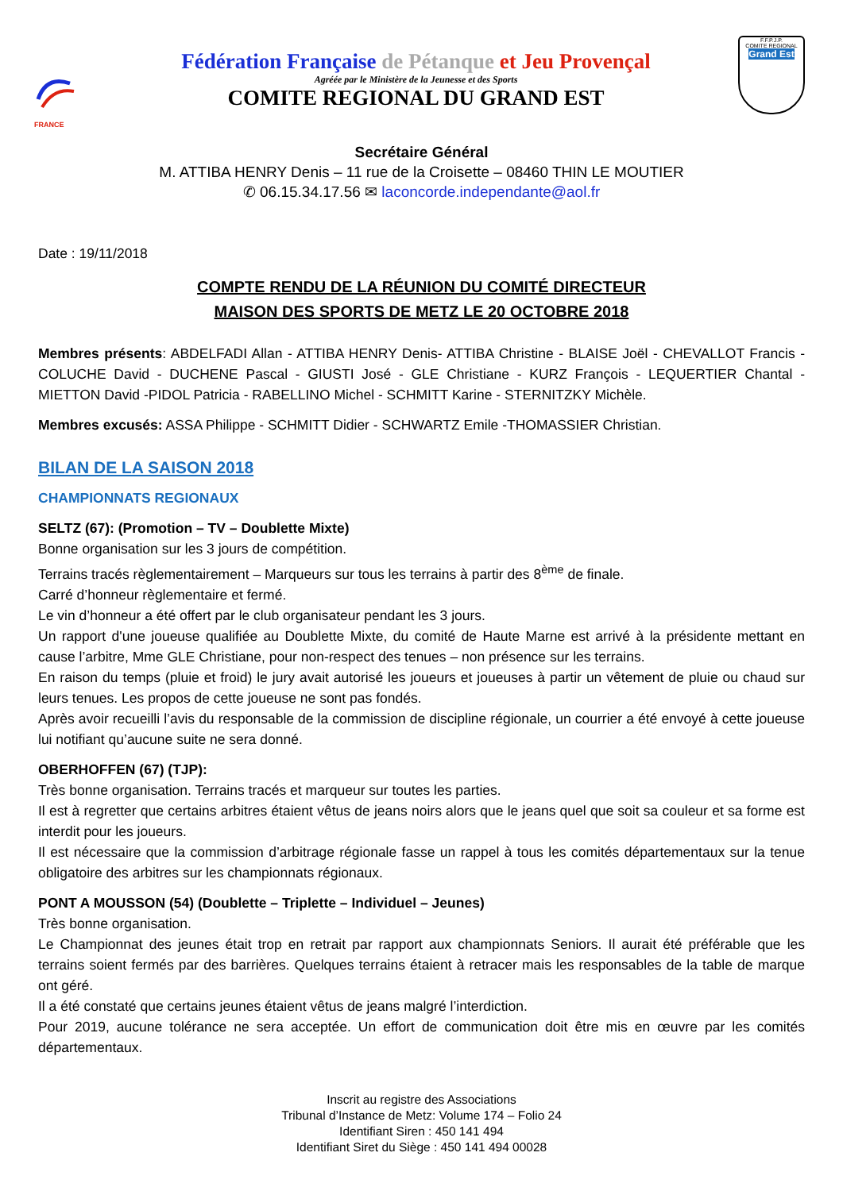FRANCE
Fédération Française de Pétanque et Jeu Provençal
Agréée par le Ministère de la Jeunesse et des Sports
COMITE REGIONAL DU GRAND EST
F.F.P.J.P.
COMITE REGIONAL
Grand Est
Secrétaire Général
M. ATTIBA HENRY Denis – 11 rue de la Croisette – 08460 THIN LE MOUTIER
✆ 06.15.34.17.56 ✉ laconcorde.independante@aol.fr
Date : 19/11/2018
COMPTE RENDU DE LA RÉUNION DU COMITÉ DIRECTEUR
MAISON DES SPORTS DE METZ LE 20 OCTOBRE 2018
Membres présents: ABDELFADI Allan - ATTIBA HENRY Denis- ATTIBA Christine - BLAISE Joël - CHEVALLOT Francis - COLUCHE David - DUCHENE Pascal - GIUSTI José - GLE Christiane - KURZ François - LEQUERTIER Chantal - MIETTON David -PIDOL Patricia - RABELLINO Michel - SCHMITT Karine - STERNITZKY Michèle.
Membres excusés: ASSA Philippe - SCHMITT Didier - SCHWARTZ Emile -THOMASSIER Christian.
BILAN DE LA SAISON 2018
CHAMPIONNATS REGIONAUX
SELTZ (67): (Promotion – TV – Doublette Mixte)
Bonne organisation sur les 3 jours de compétition.
Terrains tracés règlementairement – Marqueurs sur tous les terrains à partir des 8<sup>ème</sup> de finale.
Carré d’honneur règlementaire et fermé.
Le vin d’honneur a été offert par le club organisateur pendant les 3 jours.
Un rapport d'une joueuse qualifiée au Doublette Mixte, du comité de Haute Marne est arrivé à la présidente mettant en cause l’arbitre, Mme GLE Christiane, pour non-respect des tenues – non présence sur les terrains.
En raison du temps (pluie et froid) le jury avait autorisé les joueurs et joueuses à partir un vêtement de pluie ou chaud sur leurs tenues. Les propos de cette joueuse ne sont pas fondés.
Après avoir recueilli l’avis du responsable de la commission de discipline régionale, un courrier a été envoyé à cette joueuse lui notifiant qu’aucune suite ne sera donné.
OBERHOFFEN (67) (TJP):
Très bonne organisation. Terrains tracés et marqueur sur toutes les parties.
Il est à regretter que certains arbitres étaient vêtus de jeans noirs alors que le jeans quel que soit sa couleur et sa forme est interdit pour les joueurs.
Il est nécessaire que la commission d’arbitrage régionale fasse un rappel à tous les comités départementaux sur la tenue obligatoire des arbitres sur les championnats régionaux.
PONT A MOUSSON (54) (Doublette – Triplette – Individuel – Jeunes)
Très bonne organisation.
Le Championnat des jeunes était trop en retrait par rapport aux championnats Seniors. Il aurait été préférable que les terrains soient fermés par des barrières. Quelques terrains étaient à retracer mais les responsables de la table de marque ont géré.
Il a été constaté que certains jeunes étaient vêtus de jeans malgré l’interdiction.
Pour 2019, aucune tolérance ne sera acceptée. Un effort de communication doit être mis en œuvre par les comités départementaux.
Inscrit au registre des Associations
Tribunal d’Instance de Metz: Volume 174 – Folio 24
Identifiant Siren : 450 141 494
Identifiant Siret du Siège : 450 141 494 00028